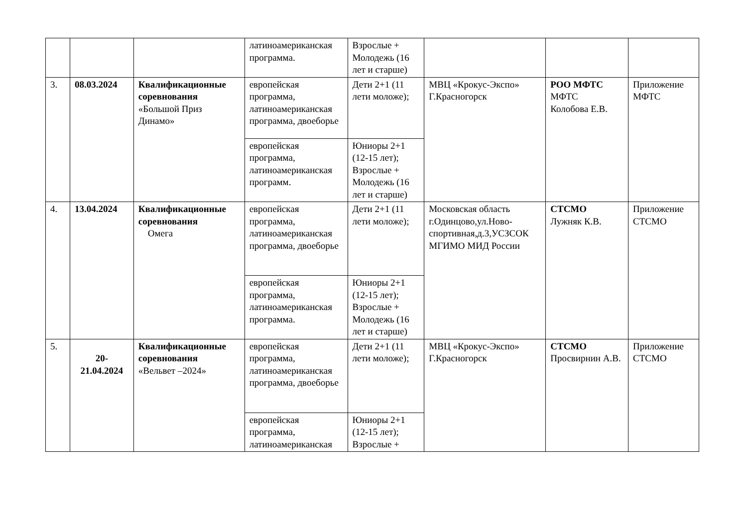| | | | латиноамериканская программа. | Взрослые + Молодежь (16 лет и старше) | | | |
| 3. | 08.03.2024 | Квалификационные соревнования «Большой Приз Динамо» | европейская программа, латиноамериканская программа, двоеборье | Дети 2+1 (11 лети моложе); | МВЦ «Крокус-Экспо» Г.Красногорск | РОО МФТС МФТС Колобова Е.В. | Приложение МФТС |
| | | | европейская программа, латиноамериканская программ. | Юниоры 2+1 (12-15 лет); Взрослые + Молодежь (16 лет и старше) | | | |
| 4. | 13.04.2024 | Квалификационные соревнования Омега | европейская программа, латиноамериканская программа, двоеборье | Дети 2+1 (11 лети моложе); | Московская область г.Одинцово,ул.Ново-спортивная,д.3,УСЗСОК МГИМО МИД России | СТСМО Лужняк К.В. | Приложение СТСМО |
| | | | европейская программа, латиноамериканская программа. | Юниоры 2+1 (12-15 лет); Взрослые + Молодежь (16 лет и старше) | | | |
| 5. | 20- 21.04.2024 | Квалификационные соревнования «Вельвет –2024» | европейская программа, латиноамериканская программа, двоеборье | Дети 2+1 (11 лети моложе); | МВЦ «Крокус-Экспо» Г.Красногорск | СТСМО Просвирнин А.В. | Приложение СТСМО |
| | | | европейская программа, латиноамериканская | Юниоры 2+1 (12-15 лет); Взрослые + | | | |